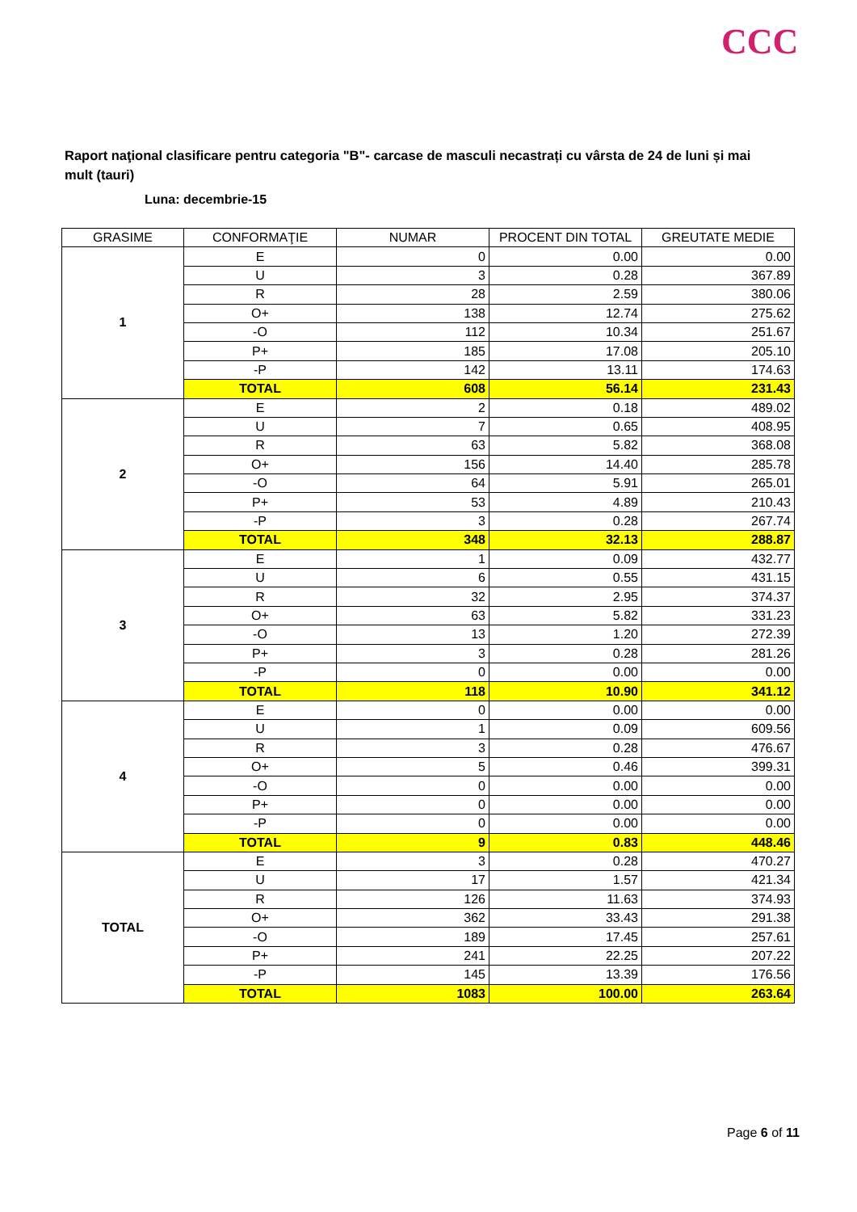CCC
Raport naţional clasificare pentru categoria "B"- carcase de masculi necastrați cu vârsta de 24 de luni și mai mult (tauri)
Luna: decembrie-15
| GRASIME | CONFORMAŢIE | NUMAR | PROCENT DIN TOTAL | GREUTATE MEDIE |
| --- | --- | --- | --- | --- |
| 1 | E | 0 | 0.00 | 0.00 |
| | U | 3 | 0.28 | 367.89 |
| | R | 28 | 2.59 | 380.06 |
| | O+ | 138 | 12.74 | 275.62 |
| | -O | 112 | 10.34 | 251.67 |
| | P+ | 185 | 17.08 | 205.10 |
| | -P | 142 | 13.11 | 174.63 |
| | TOTAL | 608 | 56.14 | 231.43 |
| 2 | E | 2 | 0.18 | 489.02 |
| | U | 7 | 0.65 | 408.95 |
| | R | 63 | 5.82 | 368.08 |
| | O+ | 156 | 14.40 | 285.78 |
| | -O | 64 | 5.91 | 265.01 |
| | P+ | 53 | 4.89 | 210.43 |
| | -P | 3 | 0.28 | 267.74 |
| | TOTAL | 348 | 32.13 | 288.87 |
| 3 | E | 1 | 0.09 | 432.77 |
| | U | 6 | 0.55 | 431.15 |
| | R | 32 | 2.95 | 374.37 |
| | O+ | 63 | 5.82 | 331.23 |
| | -O | 13 | 1.20 | 272.39 |
| | P+ | 3 | 0.28 | 281.26 |
| | -P | 0 | 0.00 | 0.00 |
| | TOTAL | 118 | 10.90 | 341.12 |
| 4 | E | 0 | 0.00 | 0.00 |
| | U | 1 | 0.09 | 609.56 |
| | R | 3 | 0.28 | 476.67 |
| | O+ | 5 | 0.46 | 399.31 |
| | -O | 0 | 0.00 | 0.00 |
| | P+ | 0 | 0.00 | 0.00 |
| | -P | 0 | 0.00 | 0.00 |
| | TOTAL | 9 | 0.83 | 448.46 |
| TOTAL | E | 3 | 0.28 | 470.27 |
| | U | 17 | 1.57 | 421.34 |
| | R | 126 | 11.63 | 374.93 |
| | O+ | 362 | 33.43 | 291.38 |
| | -O | 189 | 17.45 | 257.61 |
| | P+ | 241 | 22.25 | 207.22 |
| | -P | 145 | 13.39 | 176.56 |
| | TOTAL | 1083 | 100.00 | 263.64 |
Page 6 of 11